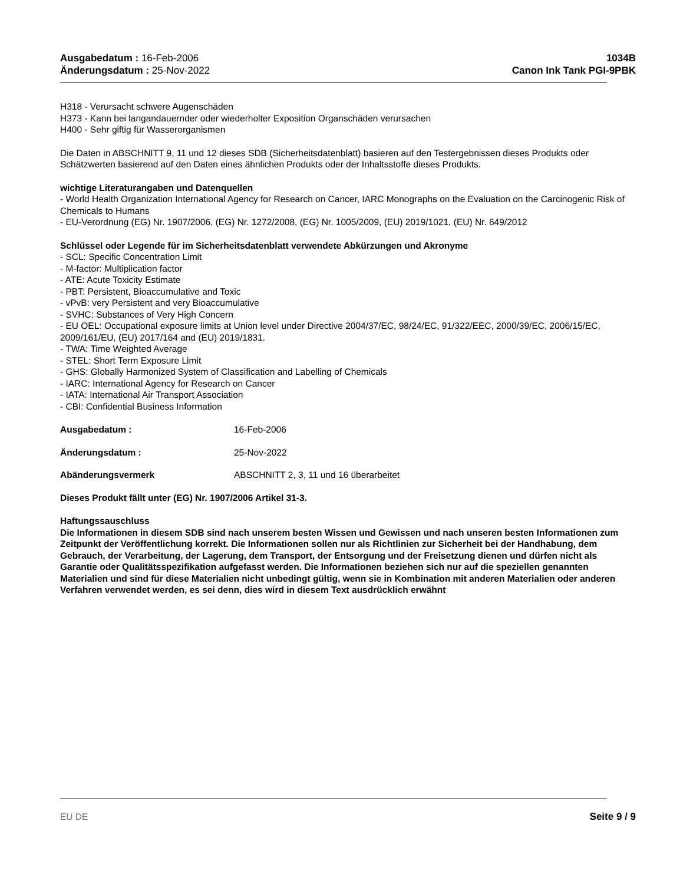Ausgabedatum : 16-Feb-2006
Änderungsdatum : 25-Nov-2022
1034B
Canon Ink Tank PGI-9PBK
H318 - Verursacht schwere Augenschäden
H373 - Kann bei langandauernder oder wiederholter Exposition Organschäden verursachen
H400 - Sehr giftig für Wasserorganismen
Die Daten in ABSCHNITT 9, 11 und 12 dieses SDB (Sicherheitsdatenblatt) basieren auf den Testergebnissen dieses Produkts oder Schätzwerten basierend auf den Daten eines ähnlichen Produkts oder der Inhaltsstoffe dieses Produkts.
wichtige Literaturangaben und Datenquellen
- World Health Organization International Agency for Research on Cancer, IARC Monographs on the Evaluation on the Carcinogenic Risk of Chemicals to Humans
- EU-Verordnung (EG) Nr. 1907/2006, (EG) Nr. 1272/2008, (EG) Nr. 1005/2009, (EU) 2019/1021, (EU) Nr. 649/2012
Schlüssel oder Legende für im Sicherheitsdatenblatt verwendete Abkürzungen und Akronyme
- SCL: Specific Concentration Limit
- M-factor: Multiplication factor
- ATE: Acute Toxicity Estimate
- PBT: Persistent, Bioaccumulative and Toxic
- vPvB: very Persistent and very Bioaccumulative
- SVHC: Substances of Very High Concern
- EU OEL: Occupational exposure limits at Union level under Directive 2004/37/EC, 98/24/EC, 91/322/EEC, 2000/39/EC, 2006/15/EC, 2009/161/EU, (EU) 2017/164 and (EU) 2019/1831.
- TWA: Time Weighted Average
- STEL: Short Term Exposure Limit
- GHS: Globally Harmonized System of Classification and Labelling of Chemicals
- IARC: International Agency for Research on Cancer
- IATA: International Air Transport Association
- CBI: Confidential Business Information
Ausgabedatum : 16-Feb-2006
Änderungsdatum : 25-Nov-2022
Abänderungsvermerk ABSCHNITT 2, 3, 11 und 16 überarbeitet
Dieses Produkt fällt unter (EG) Nr. 1907/2006 Artikel 31-3.
Haftungssauschluss
Die Informationen in diesem SDB sind nach unserem besten Wissen und Gewissen und nach unseren besten Informationen zum Zeitpunkt der Veröffentlichung korrekt. Die Informationen sollen nur als Richtlinien zur Sicherheit bei der Handhabung, dem Gebrauch, der Verarbeitung, der Lagerung, dem Transport, der Entsorgung und der Freisetzung dienen und dürfen nicht als Garantie oder Qualitätsspezifikation aufgefasst werden. Die Informationen beziehen sich nur auf die speziellen genannten Materialien und sind für diese Materialien nicht unbedingt gültig, wenn sie in Kombination mit anderen Materialien oder anderen Verfahren verwendet werden, es sei denn, dies wird in diesem Text ausdrücklich erwähnt
EU DE Seite 9 / 9